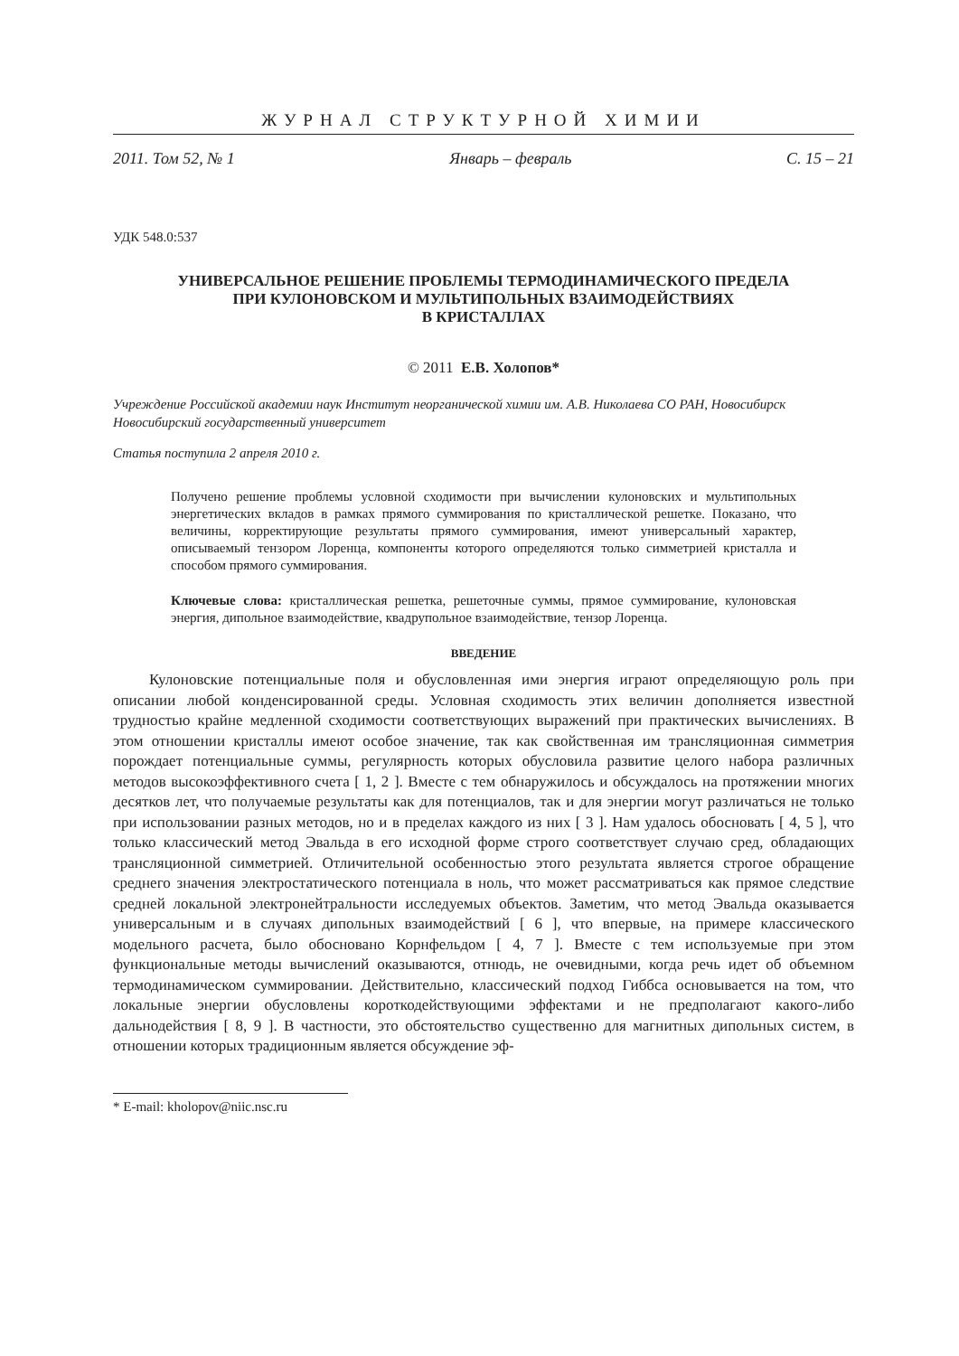ЖУРНАЛ СТРУКТУРНОЙ ХИМИИ
2011. Том 52, № 1 Январь – февраль С. 15 – 21
УДК 548.0:537
УНИВЕРСАЛЬНОЕ РЕШЕНИЕ ПРОБЛЕМЫ ТЕРМОДИНАМИЧЕСКОГО ПРЕДЕЛА
ПРИ КУЛОНОВСКОМ И МУЛЬТИПОЛЬНЫХ ВЗАИМОДЕЙСТВИЯХ
В КРИСТАЛЛАХ
© 2011 Е.В. Холопов*
Учреждение Российской академии наук Институт неорганической химии им. А.В. Николаева СО РАН, Новосибирск
Новосибирский государственный университет
Статья поступила 2 апреля 2010 г.
Получено решение проблемы условной сходимости при вычислении кулоновских и мультипольных энергетических вкладов в рамках прямого суммирования по кристаллической решетке. Показано, что величины, корректирующие результаты прямого суммирования, имеют универсальный характер, описываемый тензором Лоренца, компоненты которого определяются только симметрией кристалла и способом прямого суммирования.
Ключевые слова: кристаллическая решетка, решеточные суммы, прямое суммирование, кулоновская энергия, дипольное взаимодействие, квадрупольное взаимодействие, тензор Лоренца.
ВВЕДЕНИЕ
Кулоновские потенциальные поля и обусловленная ими энергия играют определяющую роль при описании любой конденсированной среды. Условная сходимость этих величин дополняется известной трудностью крайне медленной сходимости соответствующих выражений при практических вычислениях. В этом отношении кристаллы имеют особое значение, так как свойственная им трансляционная симметрия порождает потенциальные суммы, регулярность которых обусловила развитие целого набора различных методов высокоэффективного счета [ 1, 2 ]. Вместе с тем обнаружилось и обсуждалось на протяжении многих десятков лет, что получаемые результаты как для потенциалов, так и для энергии могут различаться не только при использовании разных методов, но и в пределах каждого из них [ 3 ]. Нам удалось обосновать [ 4, 5 ], что только классический метод Эвальда в его исходной форме строго соответствует случаю сред, обладающих трансляционной симметрией. Отличительной особенностью этого результата является строгое обращение среднего значения электростатического потенциала в ноль, что может рассматриваться как прямое следствие средней локальной электронейтральности исследуемых объектов. Заметим, что метод Эвальда оказывается универсальным и в случаях дипольных взаимодействий [ 6 ], что впервые, на примере классического модельного расчета, было обосновано Корнфельдом [ 4, 7 ]. Вместе с тем используемые при этом функциональные методы вычислений оказываются, отнюдь, не очевидными, когда речь идет об объемном термодинамическом суммировании. Действительно, классический подход Гиббса основывается на том, что локальные энергии обусловлены короткодействующими эффектами и не предполагают какого-либо дальнодействия [ 8, 9 ]. В частности, это обстоятельство существенно для магнитных дипольных систем, в отношении которых традиционным является обсуждение эф-
* E-mail: kholopov@niic.nsc.ru